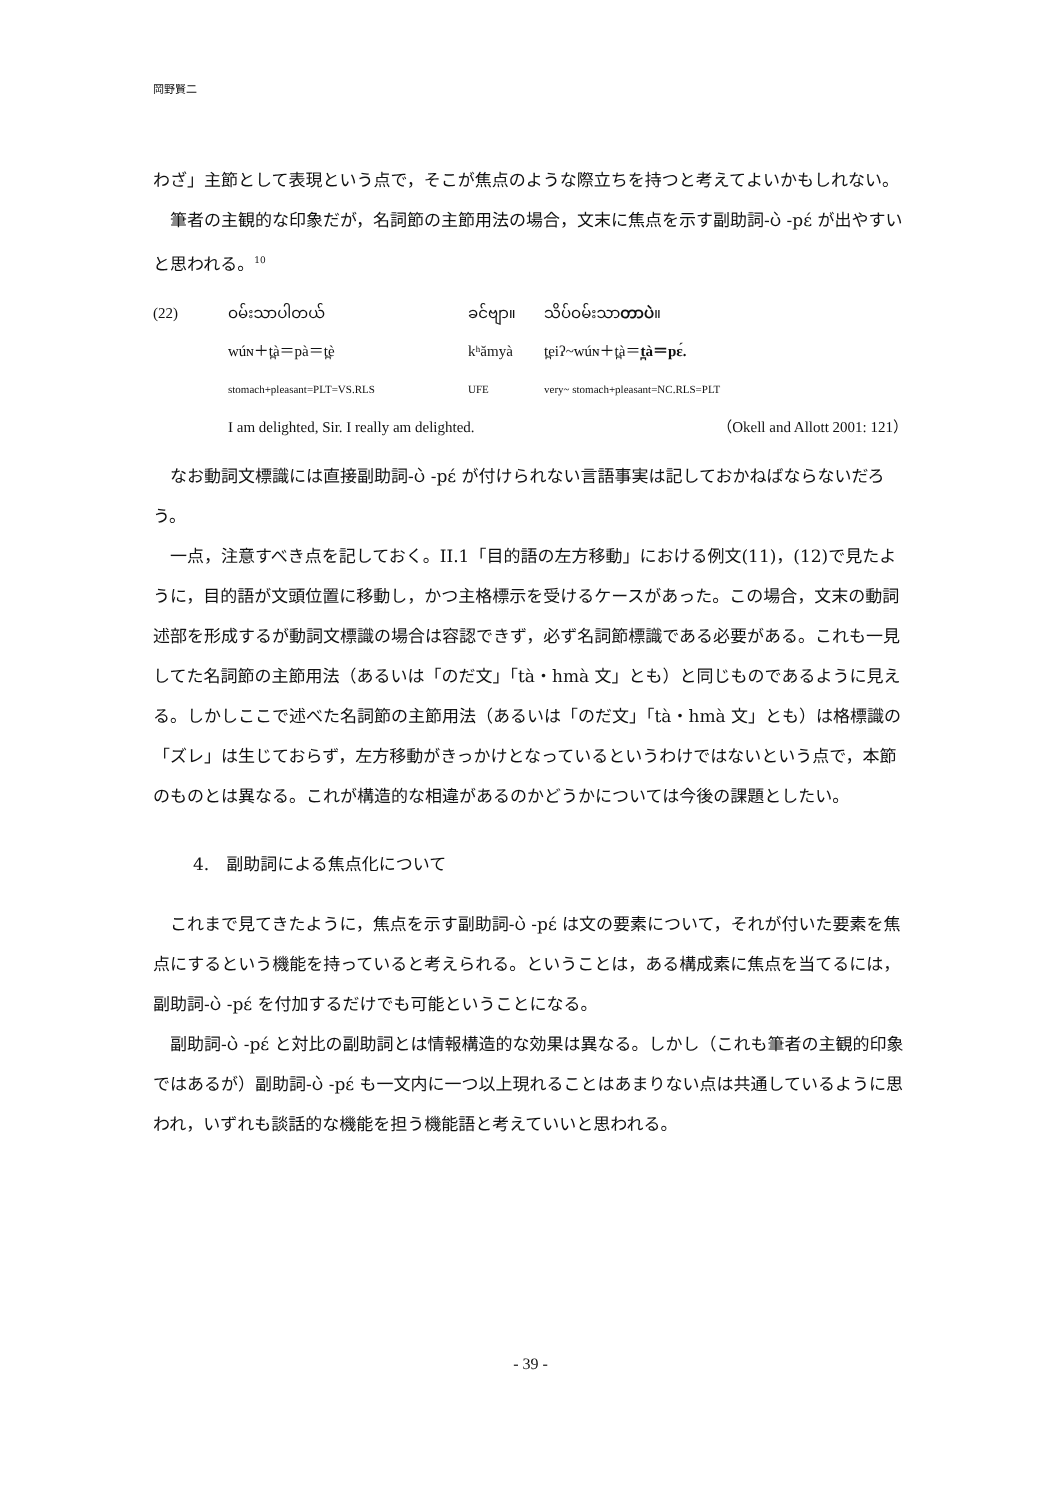岡野賢二
わざ」主節として表現という点で，そこが焦点のような際立ちを持つと考えてよいかもしれない。
筆者の主観的な印象だが，名詞節の主節用法の場合，文末に焦点を示す副助詞-ပဲ -pɛ́ が出やすいと思われる。<sup>10</sup>
(22)
ဝမ်းသာပါတယ်
ခင်ဗျာ။
သိပ်ဝမ်းသာတာပဲ။
wúɴ＋t̪à＝pà＝t̪è
kʰămyà
t̪eiʔ~wúɴ＋t̪à＝t̪à＝pɛ́.
stomach+pleasant=PLT=VS.RLS
UFE
very~ stomach+pleasant=NC.RLS=PLT
I am delighted, Sir. I really am delighted.
（Okell and Allott 2001: 121）
なお動詞文標識には直接副助詞-ပဲ -pɛ́ が付けられない言語事実は記しておかねばならないだろう。
一点，注意すべき点を記しておく。II.1「目的語の左方移動」における例文(11)，(12)で見たように，目的語が文頭位置に移動し，かつ主格標示を受けるケースがあった。この場合，文末の動詞述部を形成するが動詞文標識の場合は容認できず，必ず名詞節標識である必要がある。これも一見してた名詞節の主節用法（あるいは「のだ文」「tà・hmà 文」とも）と同じものであるように見える。しかしここで述べた名詞節の主節用法（あるいは「のだ文」「tà・hmà 文」とも）は格標識の「ズレ」は生じておらず，左方移動がきっかけとなっているというわけではないという点で，本節のものとは異なる。これが構造的な相違があるのかどうかについては今後の課題としたい。
4.　副助詞による焦点化について
これまで見てきたように，焦点を示す副助詞-ပဲ -pɛ́ は文の要素について，それが付いた要素を焦点にするという機能を持っていると考えられる。ということは，ある構成素に焦点を当てるには，副助詞-ပဲ -pɛ́ を付加するだけでも可能ということになる。
副助詞-ပဲ -pɛ́ と対比の副助詞とは情報構造的な効果は異なる。しかし（これも筆者の主観的印象ではあるが）副助詞-ပဲ -pɛ́ も一文内に一つ以上現れることはあまりない点は共通しているように思われ，いずれも談話的な機能を担う機能語と考えていいと思われる。
- 39 -